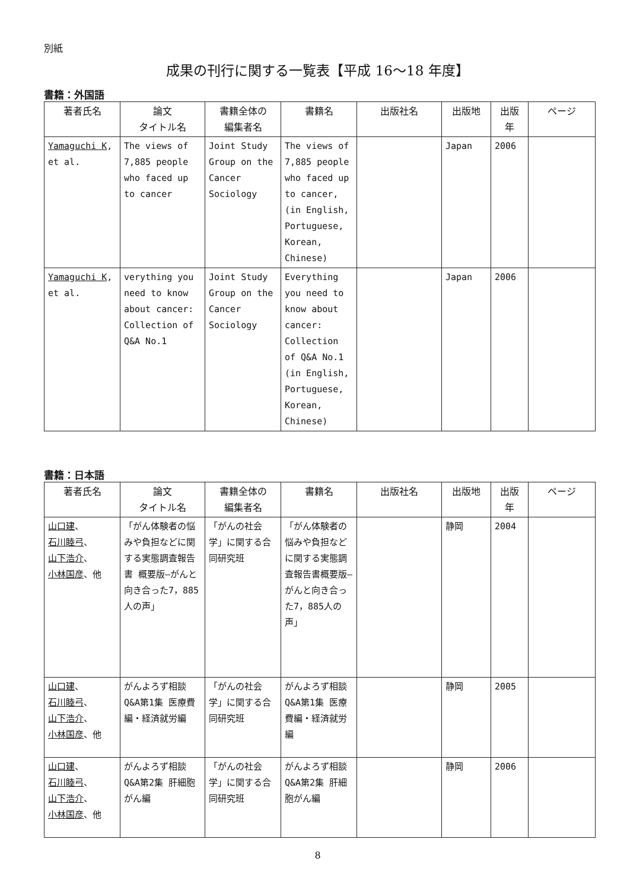別紙
成果の刊行に関する一覧表【平成 16〜18 年度】
書籍：外国語
| 著者氏名 | 論文 タイトル名 | 書籍全体の 編集者名 | 書籍名 | 出版社名 | 出版地 | 出版 年 | ページ |
| --- | --- | --- | --- | --- | --- | --- | --- |
| Yamaguchi K , et al. | The views of 7,885 people who faced up to cancer | Joint Study Group on the Cancer Sociology | The views of 7,885 people who faced up to cancer, (in English, Portuguese, Korean, Chinese) | | Japan | 2006 | |
| Yamaguchi K , et al. | verything you need to know about cancer: Collection of Q&A No.1 | Joint Study Group on the Cancer Sociology | Everything you need to know about cancer: Collection of Q&A No.1 (in English, Portuguese, Korean, Chinese) | | Japan | 2006 | |
書籍：日本語
| 著者氏名 | 論文 タイトル名 | 書籍全体の 編集者名 | 書籍名 | 出版社名 | 出版地 | 出版 年 | ページ |
| --- | --- | --- | --- | --- | --- | --- | --- |
| 山口建 、 石川睦弓 、 山下浩介 、 小林国彦 、他 | 「がん体験者の悩みや負担などに関する実態調査報告書 概要版―がんと向き合った7，885人の声」 | 「がんの社会学」に関する合同研究班 | 「がん体験者の悩みや負担などに関する実態調査報告書概要版―がんと向き合った7，885人の声」 | | 静岡 | 2004 | |
| 山口建 、 石川睦弓 、 山下浩介 、 小林国彦 、他 | がんよろず相談Q&A第1集 医療費編・経済就労編 | 「がんの社会学」に関する合同研究班 | がんよろず相談Q&A第1集 医療費編・経済就労編 | | 静岡 | 2005 | |
| 山口建 、 石川睦弓 、 山下浩介 、 小林国彦 、他 | がんよろず相談Q&A第2集 肝細胞がん編 | 「がんの社会学」に関する合同研究班 | がんよろず相談Q&A第2集 肝細胞がん編 | | 静岡 | 2006 | |
8